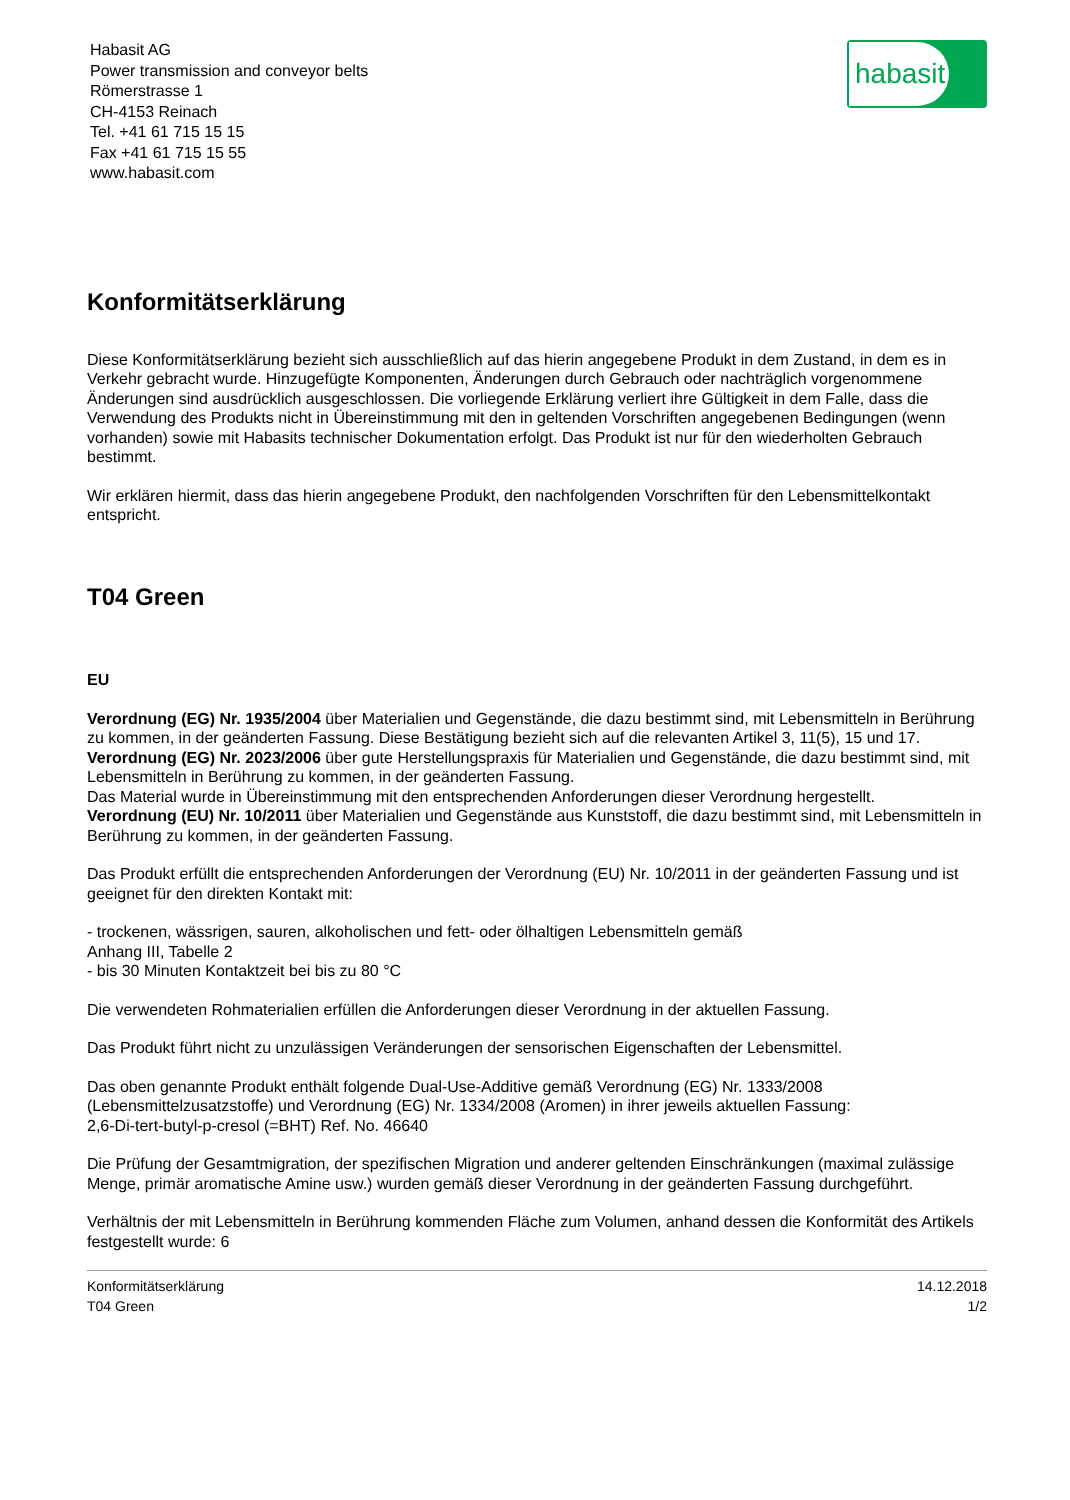habasit
Habasit AG
Power transmission and conveyor belts
Römerstrasse 1
CH-4153 Reinach
Tel. +41 61 715 15 15
Fax +41 61 715 15 55
www.habasit.com
Konformitätserklärung
Diese Konformitätserklärung bezieht sich ausschließlich auf das hierin angegebene Produkt in dem Zustand, in dem es in Verkehr gebracht wurde. Hinzugefügte Komponenten, Änderungen durch Gebrauch oder nachträglich vorgenommene Änderungen sind ausdrücklich ausgeschlossen. Die vorliegende Erklärung verliert ihre Gültigkeit in dem Falle, dass die Verwendung des Produkts nicht in Übereinstimmung mit den in geltenden Vorschriften angegebenen Bedingungen (wenn vorhanden) sowie mit Habasits technischer Dokumentation erfolgt. Das Produkt ist nur für den wiederholten Gebrauch bestimmt.
Wir erklären hiermit, dass das hierin angegebene Produkt, den nachfolgenden Vorschriften für den Lebensmittelkontakt entspricht.
T04 Green
EU
Verordnung (EG) Nr. 1935/2004 über Materialien und Gegenstände, die dazu bestimmt sind, mit Lebensmitteln in Berührung zu kommen, in der geänderten Fassung. Diese Bestätigung bezieht sich auf die relevanten Artikel 3, 11(5), 15 und 17.
Verordnung (EG) Nr. 2023/2006 über gute Herstellungspraxis für Materialien und Gegenstände, die dazu bestimmt sind, mit Lebensmitteln in Berührung zu kommen, in der geänderten Fassung.
Das Material wurde in Übereinstimmung mit den entsprechenden Anforderungen dieser Verordnung hergestellt.
Verordnung (EU) Nr. 10/2011 über Materialien und Gegenstände aus Kunststoff, die dazu bestimmt sind, mit Lebensmitteln in Berührung zu kommen, in der geänderten Fassung.
Das Produkt erfüllt die entsprechenden Anforderungen der Verordnung (EU) Nr. 10/2011 in der geänderten Fassung und ist geeignet für den direkten Kontakt mit:
- trockenen, wässrigen, sauren, alkoholischen und fett- oder ölhaltigen Lebensmitteln gemäß
Anhang III, Tabelle 2
- bis 30 Minuten Kontaktzeit bei bis zu 80 °C
Die verwendeten Rohmaterialien erfüllen die Anforderungen dieser Verordnung in der aktuellen Fassung.
Das Produkt führt nicht zu unzulässigen Veränderungen der sensorischen Eigenschaften der Lebensmittel.
Das oben genannte Produkt enthält folgende Dual-Use-Additive gemäß Verordnung (EG) Nr. 1333/2008 (Lebensmittelzusatzstoffe) und Verordnung (EG) Nr. 1334/2008 (Aromen) in ihrer jeweils aktuellen Fassung:
2,6-Di-tert-butyl-p-cresol (=BHT) Ref. No. 46640
Die Prüfung der Gesamtmigration, der spezifischen Migration und anderer geltenden Einschränkungen (maximal zulässige Menge, primär aromatische Amine usw.) wurden gemäß dieser Verordnung in der geänderten Fassung durchgeführt.
Verhältnis der mit Lebensmitteln in Berührung kommenden Fläche zum Volumen, anhand dessen die Konformität des Artikels festgestellt wurde: 6
Konformitätserklärung
T04 Green
14.12.2018
1/2